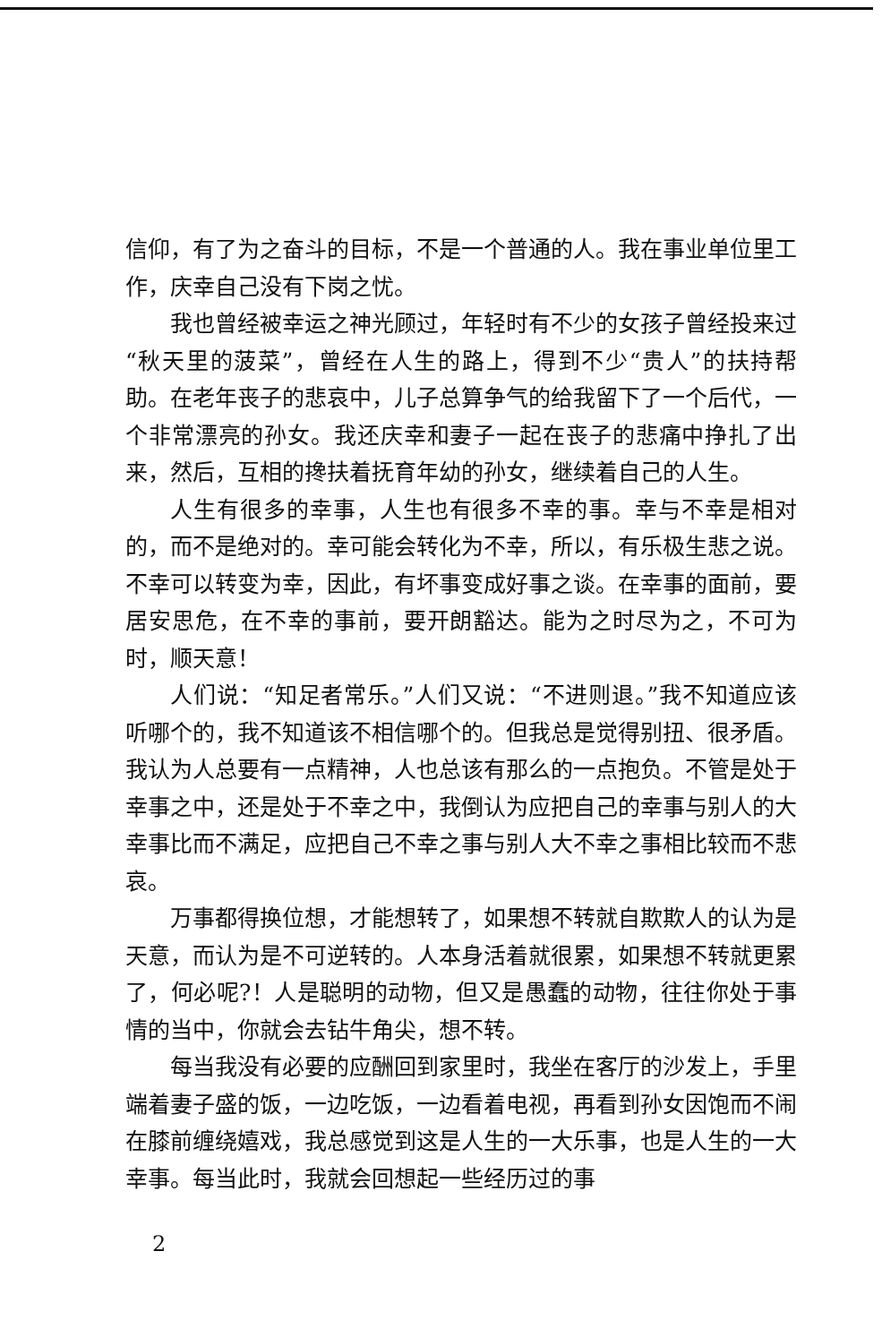信仰，有了为之奋斗的目标，不是一个普通的人。我在事业单位里工作，庆幸自己没有下岗之忧。
我也曾经被幸运之神光顾过，年轻时有不少的女孩子曾经投来过“秋天里的菠菜”，曾经在人生的路上，得到不少“贵人”的扶持帮助。在老年丧子的悲哀中，儿子总算争气的给我留下了一个后代，一个非常漂亮的孙女。我还庆幸和妻子一起在丧子的悲痛中挣扎了出来，然后，互相的搀扶着抚育年幼的孙女，继续着自己的人生。
人生有很多的幸事，人生也有很多不幸的事。幸与不幸是相对的，而不是绝对的。幸可能会转化为不幸，所以，有乐极生悲之说。不幸可以转变为幸，因此，有坏事变成好事之谈。在幸事的面前，要居安思危，在不幸的事前，要开朗豁达。能为之时尽为之，不可为时，顺天意！
人们说：“知足者常乐。”人们又说：“不进则退。”我不知道应该听哪个的，我不知道该不相信哪个的。但我总是觉得别扭、很矛盾。我认为人总要有一点精神，人也总该有那么的一点抱负。不管是处于幸事之中，还是处于不幸之中，我倒认为应把自己的幸事与别人的大幸事比而不满足，应把自己不幸之事与别人大不幸之事相比较而不悲哀。
万事都得换位想，才能想转了，如果想不转就自欺欺人的认为是天意，而认为是不可逆转的。人本身活着就很累，如果想不转就更累了，何必呢?！人是聪明的动物，但又是愚蠢的动物，往往你处于事情的当中，你就会去钻牛角尖，想不转。
每当我没有必要的应酬回到家里时，我坐在客厅的沙发上，手里端着妻子盛的饭，一边吃饭，一边看着电视，再看到孙女因饱而不闹在膝前缠绕嬉戏，我总感觉到这是人生的一大乐事，也是人生的一大幸事。每当此时，我就会回想起一些经历过的事
2